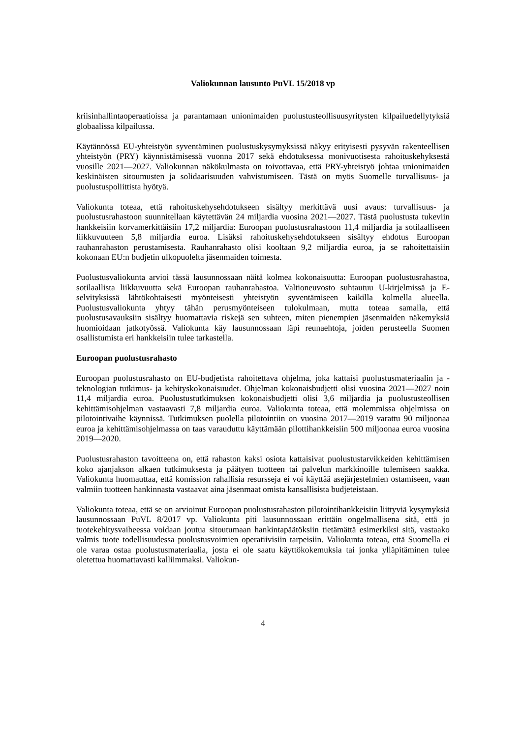Valiokunnan lausunto PuVL 15/2018 vp
kriisinhallintaoperaatioissa ja parantamaan unionimaiden puolustusteollisuusyritysten kilpailuedellytyksiä globaalissa kilpailussa.
Käytännössä EU-yhteistyön syventäminen puolustuskysymyksissä näkyy erityisesti pysyvän rakenteellisen yhteistyön (PRY) käynnistämisessä vuonna 2017 sekä ehdotuksessa monivuotisesta rahoituskehyksestä vuosille 2021—2027. Valiokunnan näkökulmasta on toivottavaa, että PRY-yhteistyö johtaa unionimaiden keskinäisten sitoumusten ja solidaarisuuden vahvistumiseen. Tästä on myös Suomelle turvallisuus- ja puolustuspoliittista hyötyä.
Valiokunta toteaa, että rahoituskehysehdotukseen sisältyy merkittävä uusi avaus: turvallisuus- ja puolustusrahastoon suunnitellaan käytettävän 24 miljardia vuosina 2021—2027. Tästä puolustusta tukeviin hankkeisiin korvamerkittäisiin 17,2 miljardia: Euroopan puolustusrahastoon 11,4 miljardia ja sotilaalliseen liikkuvuuteen 5,8 miljardia euroa. Lisäksi rahoituskehysehdotukseen sisältyy ehdotus Euroopan rauhanrahaston perustamisesta. Rauhanrahasto olisi kooltaan 9,2 miljardia euroa, ja se rahoitettaisiin kokonaan EU:n budjetin ulkopuolelta jäsenmaiden toimesta.
Puolustusvaliokunta arvioi tässä lausunnossaan näitä kolmea kokonaisuutta: Euroopan puolustusrahastoa, sotilaallista liikkuvuutta sekä Euroopan rauhanrahastoa. Valtioneuvosto suhtautuu U-kirjelmissä ja E-selvityksissä lähtökohtaisesti myönteisesti yhteistyön syventämiseen kaikilla kolmella alueella. Puolustusvaliokunta yhtyy tähän perusmyönteiseen tulokulmaan, mutta toteaa samalla, että puolustusavauksiin sisältyy huomattavia riskejä sen suhteen, miten pienempien jäsenmaiden näkemyksiä huomioidaan jatkotyössä. Valiokunta käy lausunnossaan läpi reunaehtoja, joiden perusteella Suomen osallistumista eri hankkeisiin tulee tarkastella.
Euroopan puolustusrahasto
Euroopan puolustusrahasto on EU-budjetista rahoitettava ohjelma, joka kattaisi puolustusmateriaalin ja -teknologian tutkimus- ja kehityskokonaisuudet. Ohjelman kokonaisbudjetti olisi vuosina 2021—2027 noin 11,4 miljardia euroa. Puolustustutkimuksen kokonaisbudjetti olisi 3,6 miljardia ja puolustusteollisen kehittämisohjelman vastaavasti 7,8 miljardia euroa. Valiokunta toteaa, että molemmissa ohjelmissa on pilotointivaihe käynnissä. Tutkimuksen puolella pilotointiin on vuosina 2017—2019 varattu 90 miljoonaa euroa ja kehittämisohjelmassa on taas varauduttu käyttämään pilottihankkeisiin 500 miljoonaa euroa vuosina 2019—2020.
Puolustusrahaston tavoitteena on, että rahaston kaksi osiota kattaisivat puolustustarvikkeiden kehittämisen koko ajanjakson alkaen tutkimuksesta ja päätyen tuotteen tai palvelun markkinoille tulemiseen saakka. Valiokunta huomauttaa, että komission rahallisia resursseja ei voi käyttää asejärjestelmien ostamiseen, vaan valmiin tuotteen hankinnasta vastaavat aina jäsenmaat omista kansallisista budjeteistaan.
Valiokunta toteaa, että se on arvioinut Euroopan puolustusrahaston pilotointihankkeisiin liittyviä kysymyksiä lausunnossaan PuVL 8/2017 vp. Valiokunta piti lausunnossaan erittäin ongelmallisena sitä, että jo tuotekehitysvaiheessa voidaan joutua sitoutumaan hankintapäätöksiin tietämättä esimerkiksi sitä, vastaako valmis tuote todellisuudessa puolustusvoimien operatiivisiin tarpeisiin. Valiokunta toteaa, että Suomella ei ole varaa ostaa puolustusmateriaalia, josta ei ole saatu käyttökokemuksia tai jonka ylläpitäminen tulee oletettua huomattavasti kalliimmaksi. Valiokun-
4